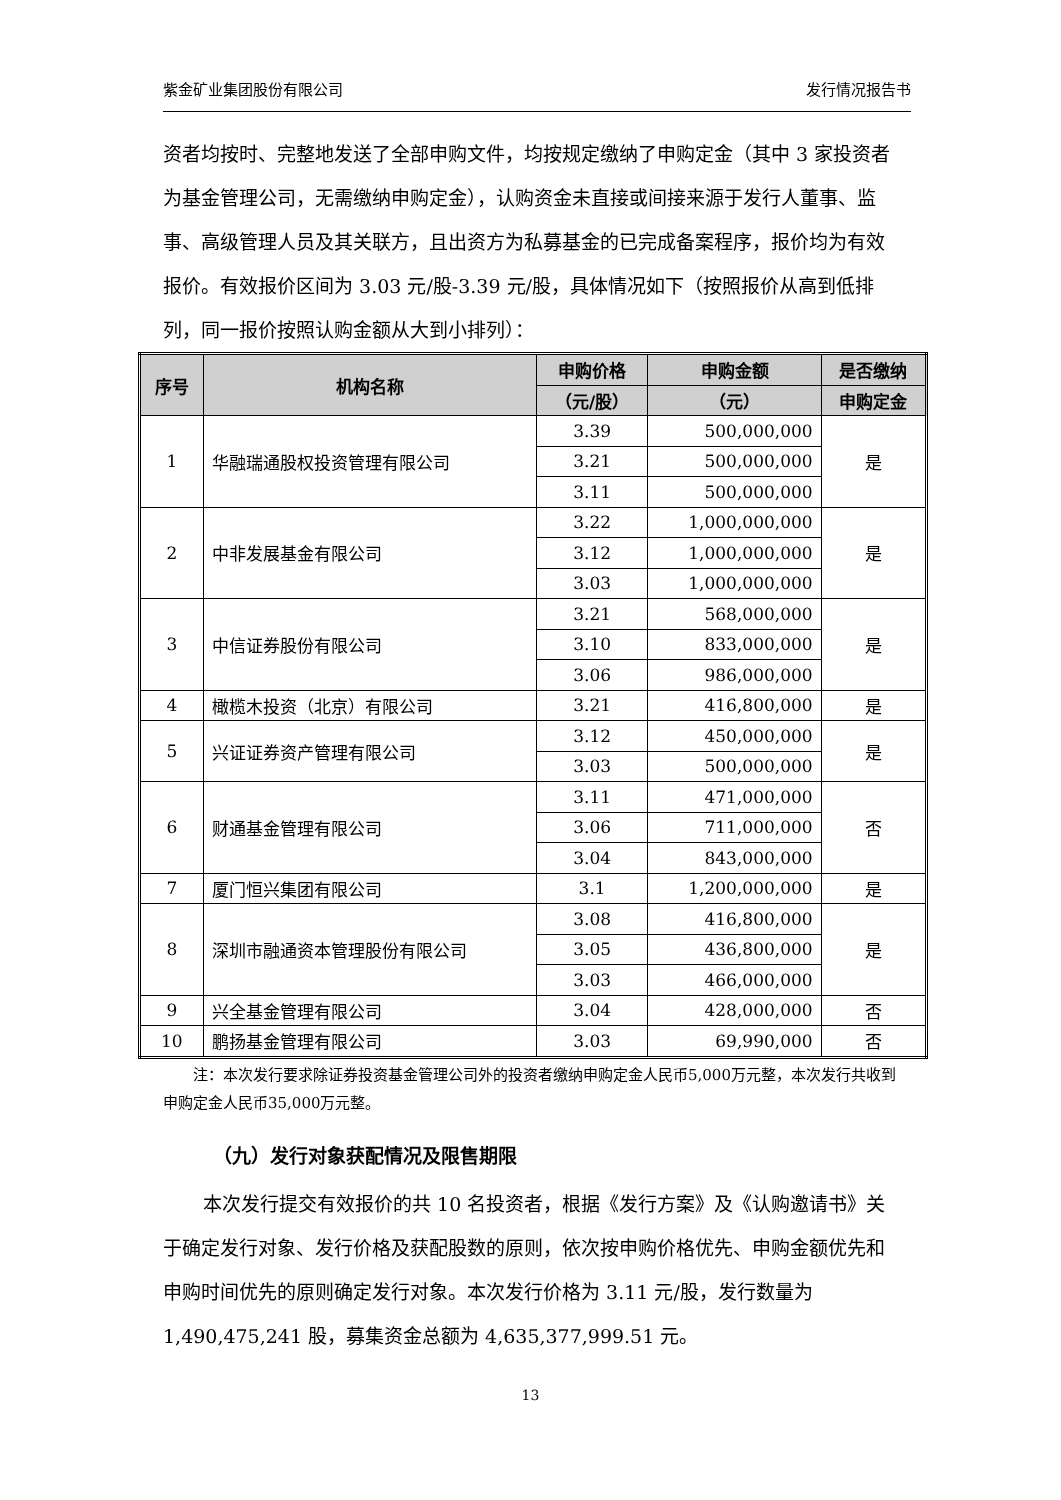紫金矿业集团股份有限公司 发行情况报告书
资者均按时、完整地发送了全部申购文件，均按规定缴纳了申购定金（其中 3 家投资者为基金管理公司，无需缴纳申购定金），认购资金未直接或间接来源于发行人董事、监事、高级管理人员及其关联方，且出资方为私募基金的已完成备案程序，报价均为有效报价。有效报价区间为 3.03 元/股-3.39 元/股，具体情况如下（按照报价从高到低排列，同一报价按照认购金额从大到小排列）：
| 序号 | 机构名称 | 申购价格 | 申购金额 | 是否缴纳 |
| --- | --- | --- | --- | --- |
| | | （元/股） | （元） | 申购定金 |
| 1 | 华融瑞通股权投资管理有限公司 | 3.39 | 500,000,000 | 是 |
| | | 3.21 | 500,000,000 | |
| | | 3.11 | 500,000,000 | |
| 2 | 中非发展基金有限公司 | 3.22 | 1,000,000,000 | 是 |
| | | 3.12 | 1,000,000,000 | |
| | | 3.03 | 1,000,000,000 | |
| 3 | 中信证券股份有限公司 | 3.21 | 568,000,000 | 是 |
| | | 3.10 | 833,000,000 | |
| | | 3.06 | 986,000,000 | |
| 4 | 橄榄木投资（北京）有限公司 | 3.21 | 416,800,000 | 是 |
| 5 | 兴证证券资产管理有限公司 | 3.12 | 450,000,000 | 是 |
| | | 3.03 | 500,000,000 | |
| 6 | 财通基金管理有限公司 | 3.11 | 471,000,000 | 否 |
| | | 3.06 | 711,000,000 | |
| | | 3.04 | 843,000,000 | |
| 7 | 厦门恒兴集团有限公司 | 3.1 | 1,200,000,000 | 是 |
| 8 | 深圳市融通资本管理股份有限公司 | 3.08 | 416,800,000 | 是 |
| | | 3.05 | 436,800,000 | |
| | | 3.03 | 466,000,000 | |
| 9 | 兴全基金管理有限公司 | 3.04 | 428,000,000 | 否 |
| 10 | 鹏扬基金管理有限公司 | 3.03 | 69,990,000 | 否 |
注：本次发行要求除证券投资基金管理公司外的投资者缴纳申购定金人民币5,000万元整，本次发行共收到申购定金人民币35,000万元整。
（九）发行对象获配情况及限售期限
本次发行提交有效报价的共 10 名投资者，根据《发行方案》及《认购邀请书》关于确定发行对象、发行价格及获配股数的原则，依次按申购价格优先、申购金额优先和申购时间优先的原则确定发行对象。本次发行价格为 3.11 元/股，发行数量为 1,490,475,241 股，募集资金总额为 4,635,377,999.51 元。
13